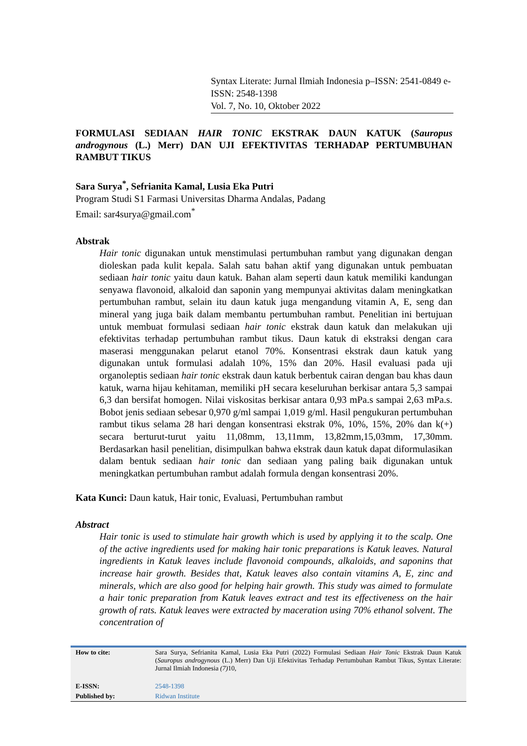Syntax Literate: Jurnal Ilmiah Indonesia p–ISSN: 2541-0849 e-ISSN: 2548-1398
Vol. 7, No. 10, Oktober 2022
FORMULASI SEDIAAN HAIR TONIC EKSTRAK DAUN KATUK (Sauropus androgynous (L.) Merr) DAN UJI EFEKTIVITAS TERHADAP PERTUMBUHAN RAMBUT TIKUS
Sara Surya<sup>*</sup>, Sefrianita Kamal, Lusia Eka Putri
Program Studi S1 Farmasi Universitas Dharma Andalas, Padang
Email: sar4surya@gmail.com<sup>*</sup>
Abstrak
Hair tonic digunakan untuk menstimulasi pertumbuhan rambut yang digunakan dengan dioleskan pada kulit kepala. Salah satu bahan aktif yang digunakan untuk pembuatan sediaan hair tonic yaitu daun katuk. Bahan alam seperti daun katuk memiliki kandungan senyawa flavonoid, alkaloid dan saponin yang mempunyai aktivitas dalam meningkatkan pertumbuhan rambut, selain itu daun katuk juga mengandung vitamin A, E, seng dan mineral yang juga baik dalam membantu pertumbuhan rambut. Penelitian ini bertujuan untuk membuat formulasi sediaan hair tonic ekstrak daun katuk dan melakukan uji efektivitas terhadap pertumbuhan rambut tikus. Daun katuk di ekstraksi dengan cara maserasi menggunakan pelarut etanol 70%. Konsentrasi ekstrak daun katuk yang digunakan untuk formulasi adalah 10%, 15% dan 20%. Hasil evaluasi pada uji organoleptis sediaan hair tonic ekstrak daun katuk berbentuk cairan dengan bau khas daun katuk, warna hijau kehitaman, memiliki pH secara keseluruhan berkisar antara 5,3 sampai 6,3 dan bersifat homogen. Nilai viskositas berkisar antara 0,93 mPa.s sampai 2,63 mPa.s. Bobot jenis sediaan sebesar 0,970 g/ml sampai 1,019 g/ml. Hasil pengukuran pertumbuhan rambut tikus selama 28 hari dengan konsentrasi ekstrak 0%, 10%, 15%, 20% dan k(+) secara berturut-turut yaitu 11,08mm, 13,11mm, 13,82mm,15,03mm, 17,30mm. Berdasarkan hasil penelitian, disimpulkan bahwa ekstrak daun katuk dapat diformulasikan dalam bentuk sediaan hair tonic dan sediaan yang paling baik digunakan untuk meningkatkan pertumbuhan rambut adalah formula dengan konsentrasi 20%.
Kata Kunci: Daun katuk, Hair tonic, Evaluasi, Pertumbuhan rambut
Abstract
Hair tonic is used to stimulate hair growth which is used by applying it to the scalp. One of the active ingredients used for making hair tonic preparations is Katuk leaves. Natural ingredients in Katuk leaves include flavonoid compounds, alkaloids, and saponins that increase hair growth. Besides that, Katuk leaves also contain vitamins A, E, zinc and minerals, which are also good for helping hair growth. This study was aimed to formulate a hair tonic preparation from Katuk leaves extract and test its effectiveness on the hair growth of rats. Katuk leaves were extracted by maceration using 70% ethanol solvent. The concentration of
| How to cite: | Sara Surya, Sefrianita Kamal, Lusia Eka Putri (2022) Formulasi Sediaan Hair Tonic Ekstrak Daun Katuk ( Sauropus androgynous (L.) Merr) Dan Uji Efektivitas Terhadap Pertumbuhan Rambut Tikus, Syntax Literate: Jurnal Ilmiah Indonesia (7) 10, |
| E-ISSN: | 2548-1398 |
| Published by: | Ridwan Institute |